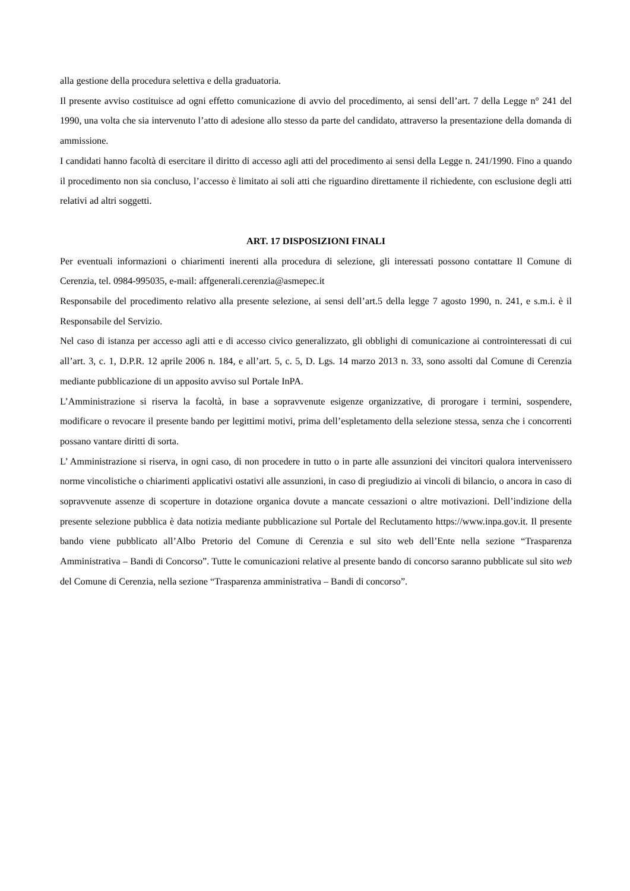alla gestione della procedura selettiva e della graduatoria.
Il presente avviso costituisce ad ogni effetto comunicazione di avvio del procedimento, ai sensi dell’art. 7 della Legge n° 241 del 1990, una volta che sia intervenuto l’atto di adesione allo stesso da parte del candidato, attraverso la presentazione della domanda di ammissione.
I candidati hanno facoltà di esercitare il diritto di accesso agli atti del procedimento ai sensi della Legge n. 241/1990. Fino a quando il procedimento non sia concluso, l’accesso è limitato ai soli atti che riguardino direttamente il richiedente, con esclusione degli atti relativi ad altri soggetti.
ART. 17 DISPOSIZIONI FINALI
Per eventuali informazioni o chiarimenti inerenti alla procedura di selezione, gli interessati possono contattare Il Comune di Cerenzia, tel. 0984-995035, e-mail: affgenerali.cerenzia@asmepec.it
Responsabile del procedimento relativo alla presente selezione, ai sensi dell’art.5 della legge 7 agosto 1990, n. 241, e s.m.i. è il Responsabile del Servizio.
Nel caso di istanza per accesso agli atti e di accesso civico generalizzato, gli obblighi di comunicazione ai controinteressati di cui all’art. 3, c. 1, D.P.R. 12 aprile 2006 n. 184, e all’art. 5, c. 5, D. Lgs. 14 marzo 2013 n. 33, sono assolti dal Comune di Cerenzia mediante pubblicazione di un apposito avviso sul Portale InPA.
L’Amministrazione si riserva la facoltà, in base a sopravvenute esigenze organizzative, di prorogare i termini, sospendere, modificare o revocare il presente bando per legittimi motivi, prima dell’espletamento della selezione stessa, senza che i concorrenti possano vantare diritti di sorta.
L’ Amministrazione si riserva, in ogni caso, di non procedere in tutto o in parte alle assunzioni dei vincitori qualora intervenissero norme vincolistiche o chiarimenti applicativi ostativi alle assunzioni, in caso di pregiudizio ai vincoli di bilancio, o ancora in caso di sopravvenute assenze di scoperture in dotazione organica dovute a mancate cessazioni o altre motivazioni. Dell’indizione della presente selezione pubblica è data notizia mediante pubblicazione sul Portale del Reclutamento https://www.inpa.gov.it. Il presente bando viene pubblicato all’Albo Pretorio del Comune di Cerenzia e sul sito web dell’Ente nella sezione “Trasparenza Amministrativa – Bandi di Concorso”. Tutte le comunicazioni relative al presente bando di concorso saranno pubblicate sul sito web del Comune di Cerenzia, nella sezione “Trasparenza amministrativa – Bandi di concorso”.